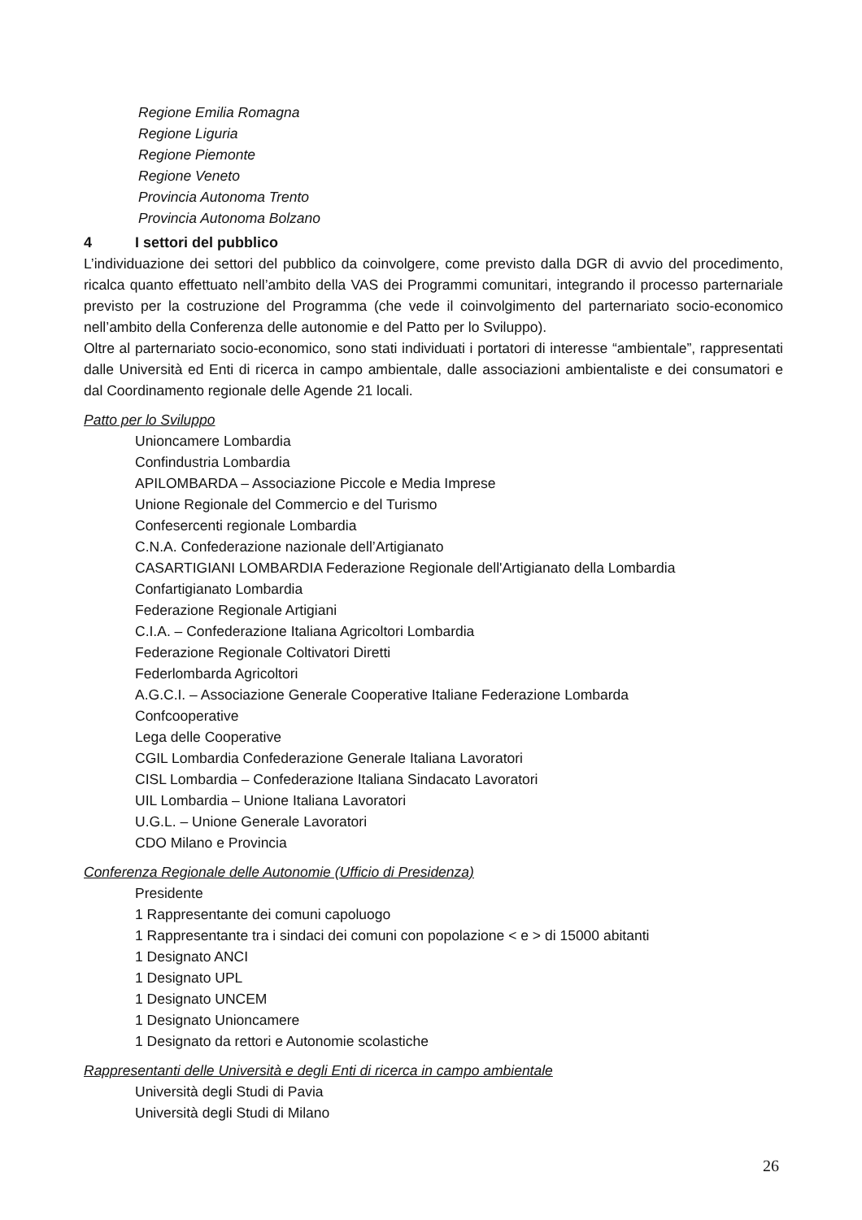Regione Emilia Romagna
Regione Liguria
Regione Piemonte
Regione Veneto
Provincia Autonoma Trento
Provincia Autonoma Bolzano
4 I settori del pubblico
L’individuazione dei settori del pubblico da coinvolgere, come previsto dalla DGR di avvio del procedimento, ricalca quanto effettuato nell’ambito della VAS dei Programmi comunitari, integrando il processo parternariale previsto per la costruzione del Programma (che vede il coinvolgimento del parternariato socio-economico nell’ambito della Conferenza delle autonomie e del Patto per lo Sviluppo).
Oltre al parternariato socio-economico, sono stati individuati i portatori di interesse “ambientale”, rappresentati dalle Università ed Enti di ricerca in campo ambientale, dalle associazioni ambientaliste e dei consumatori e dal Coordinamento regionale delle Agende 21 locali.
Patto per lo Sviluppo
Unioncamere Lombardia
Confindustria Lombardia
APILOMBARDA – Associazione Piccole e Media Imprese
Unione Regionale del Commercio e del Turismo
Confesercenti regionale Lombardia
C.N.A. Confederazione nazionale dell’Artigianato
CASARTIGIANI LOMBARDIA Federazione Regionale dell'Artigianato della Lombardia
Confartigianato Lombardia
Federazione Regionale Artigiani
C.I.A. – Confederazione Italiana Agricoltori Lombardia
Federazione Regionale Coltivatori Diretti
Federlombarda Agricoltori
A.G.C.I. – Associazione Generale Cooperative Italiane Federazione Lombarda
Confcooperative
Lega delle Cooperative
CGIL Lombardia Confederazione Generale Italiana Lavoratori
CISL Lombardia – Confederazione Italiana Sindacato Lavoratori
UIL Lombardia – Unione Italiana Lavoratori
U.G.L. – Unione Generale Lavoratori
CDO Milano e Provincia
Conferenza Regionale delle Autonomie (Ufficio di Presidenza)
Presidente
1 Rappresentante dei comuni capoluogo
1 Rappresentante tra i sindaci dei comuni con popolazione < e > di 15000 abitanti
1 Designato ANCI
1 Designato UPL
1 Designato UNCEM
1 Designato Unioncamere
1 Designato da rettori e Autonomie scolastiche
Rappresentanti delle Università e degli Enti di ricerca in campo ambientale
Università degli Studi di Pavia
Università degli Studi di Milano
26